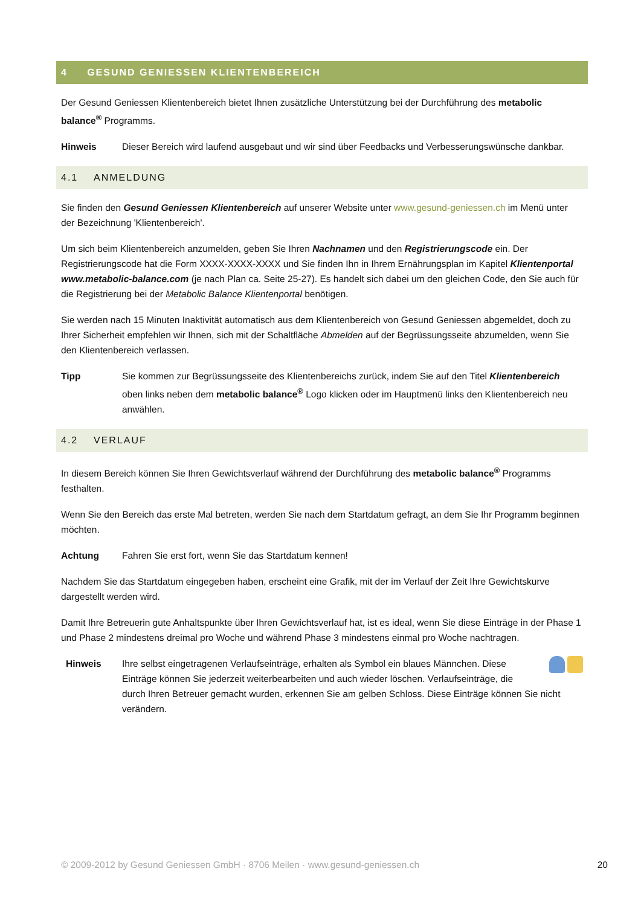4 GESUND GENIESSEN KLIENTENBEREICH
Der Gesund Geniessen Klientenbereich bietet Ihnen zusätzliche Unterstützung bei der Durchführung des metabolic balance<sup>®</sup> Programms.
Hinweis Dieser Bereich wird laufend ausgebaut und wir sind über Feedbacks und Verbesserungswünsche dankbar.
4.1 ANMELDUNG
Sie finden den Gesund Geniessen Klientenbereich auf unserer Website unter www.gesund-geniessen.ch im Menü unter der Bezeichnung 'Klientenbereich'.
Um sich beim Klientenbereich anzumelden, geben Sie Ihren Nachnamen und den Registrierungscode ein. Der Registrierungscode hat die Form XXXX-XXXX-XXXX und Sie finden Ihn in Ihrem Ernährungsplan im Kapitel Klientenportal www.metabolic-balance.com (je nach Plan ca. Seite 25-27). Es handelt sich dabei um den gleichen Code, den Sie auch für die Registrierung bei der Metabolic Balance Klientenportal benötigen.
Sie werden nach 15 Minuten Inaktivität automatisch aus dem Klientenbereich von Gesund Geniessen abgemeldet, doch zu Ihrer Sicherheit empfehlen wir Ihnen, sich mit der Schaltfläche Abmelden auf der Begrüssungsseite abzumelden, wenn Sie den Klientenbereich verlassen.
Tipp Sie kommen zur Begrüssungsseite des Klientenbereichs zurück, indem Sie auf den Titel Klientenbereich oben links neben dem metabolic balance<sup>®</sup> Logo klicken oder im Hauptmenü links den Klientenbereich neu anwählen.
4.2 VERLAUF
In diesem Bereich können Sie Ihren Gewichtsverlauf während der Durchführung des metabolic balance<sup>®</sup> Programms festhalten.
Wenn Sie den Bereich das erste Mal betreten, werden Sie nach dem Startdatum gefragt, an dem Sie Ihr Programm beginnen möchten.
Achtung Fahren Sie erst fort, wenn Sie das Startdatum kennen!
Nachdem Sie das Startdatum eingegeben haben, erscheint eine Grafik, mit der im Verlauf der Zeit Ihre Gewichtskurve dargestellt werden wird.
Damit Ihre Betreuerin gute Anhaltspunkte über Ihren Gewichtsverlauf hat, ist es ideal, wenn Sie diese Einträge in der Phase 1 und Phase 2 mindestens dreimal pro Woche und während Phase 3 mindestens einmal pro Woche nachtragen.
Hinweis Ihre selbst eingetragenen Verlaufseinträge, erhalten als Symbol ein blaues Männchen. Diese Einträge können Sie jederzeit weiterbearbeiten und auch wieder löschen. Verlaufseinträge, die durch Ihren Betreuer gemacht wurden, erkennen Sie am gelben Schloss. Diese Einträge können Sie nicht verändern.
© 2009-2012 by Gesund Geniessen GmbH · 8706 Meilen · www.gesund-geniessen.ch 20